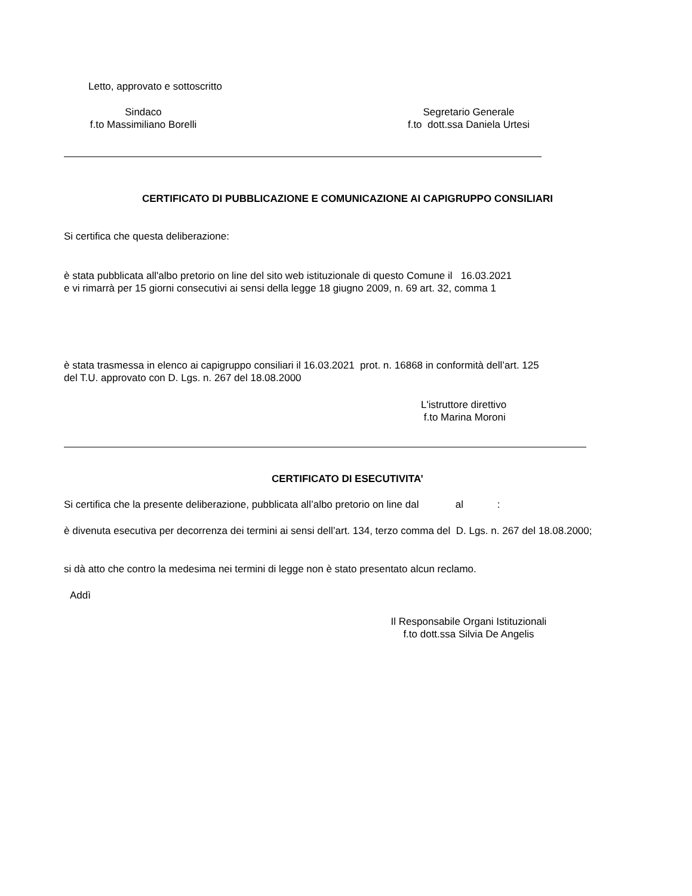Letto, approvato e sottoscritto
Sindaco
f.to Massimiliano Borelli
Segretario Generale
f.to dott.ssa Daniela Urtesi
CERTIFICATO DI PUBBLICAZIONE E COMUNICAZIONE AI CAPIGRUPPO CONSILIARI
Si certifica che questa deliberazione:
è stata pubblicata all'albo pretorio on line del sito web istituzionale di questo Comune il 16.03.2021
e vi rimarrà per 15 giorni consecutivi ai sensi della legge 18 giugno 2009, n. 69 art. 32, comma 1
è stata trasmessa in elenco ai capigruppo consiliari il 16.03.2021 prot. n. 16868 in conformità dell’art. 125
del T.U. approvato con D. Lgs. n. 267 del 18.08.2000
L'istruttore direttivo
f.to Marina Moroni
CERTIFICATO DI ESECUTIVITA’
Si certifica che la presente deliberazione, pubblicata all’albo pretorio on line dal al :
è divenuta esecutiva per decorrenza dei termini ai sensi dell’art. 134, terzo comma del D. Lgs. n. 267 del 18.08.2000;
si dà atto che contro la medesima nei termini di legge non è stato presentato alcun reclamo.
Addì
Il Responsabile Organi Istituzionali
f.to dott.ssa Silvia De Angelis